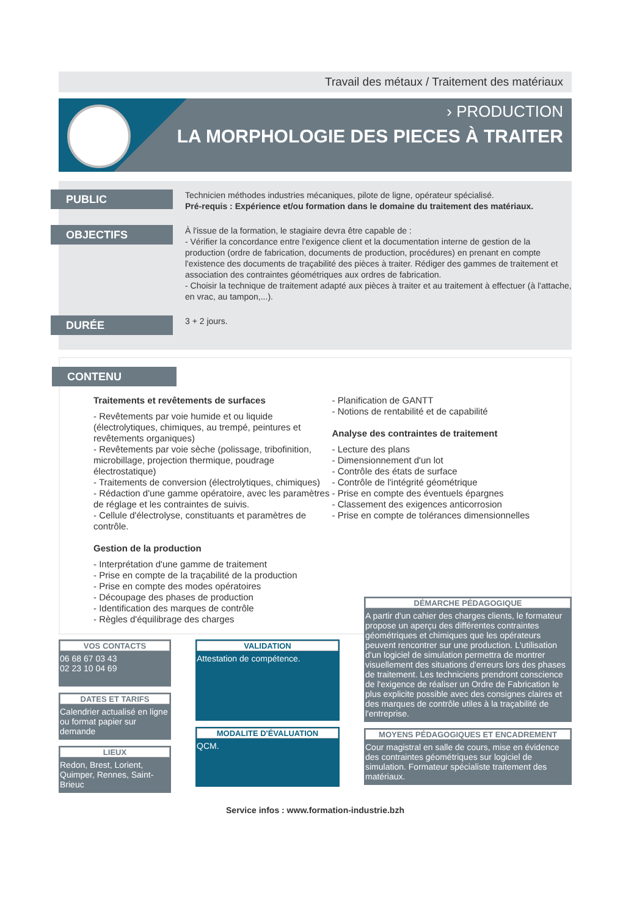Travail des métaux / Traitement des matériaux
› PRODUCTION
LA MORPHOLOGIE DES PIECES À TRAITER
PUBLIC
Technicien méthodes industries mécaniques, pilote de ligne, opérateur spécialisé.
Pré-requis : Expérience et/ou formation dans le domaine du traitement des matériaux.
OBJECTIFS
À l'issue de la formation, le stagiaire devra être capable de :
- Vérifier la concordance entre l'exigence client et la documentation interne de gestion de la production (ordre de fabrication, documents de production, procédures) en prenant en compte l'existence des documents de traçabilité des pièces à traiter. Rédiger des gammes de traitement et association des contraintes géométriques aux ordres de fabrication.
- Choisir la technique de traitement adapté aux pièces à traiter et au traitement à effectuer (à l'attache, en vrac, au tampon,...).
DURÉE
3 + 2 jours.
CONTENU
Traitements et revêtements de surfaces
- Revêtements par voie humide et ou liquide (électrolytiques, chimiques, au trempé, peintures et revêtements organiques)
- Revêtements par voie sèche (polissage, tribofinition, microbillage, projection thermique, poudrage électrostatique)
- Traitements de conversion (électrolytiques, chimiques)
- Rédaction d'une gamme opératoire, avec les paramètres de réglage et les contraintes de suivis.
- Cellule d'électrolyse, constituants et paramètres de contrôle.
Gestion de la production
- Interprétation d'une gamme de traitement
- Prise en compte de la traçabilité de la production
- Prise en compte des modes opératoires
- Découpage des phases de production
- Identification des marques de contrôle
- Règles d'équilibrage des charges
- Planification de GANTT
- Notions de rentabilité et de capabilité
Analyse des contraintes de traitement
- Lecture des plans
- Dimensionnement d'un lot
- Contrôle des états de surface
- Contrôle de l'intégrité géométrique
- Prise en compte des éventuels épargnes
- Classement des exigences anticorrosion
- Prise en compte de tolérances dimensionnelles
VOS CONTACTS
06 68 67 03 43
02 23 10 04 69
DATES ET TARIFS
Calendrier actualisé en ligne ou format papier sur demande
LIEUX
Redon, Brest, Lorient, Quimper, Rennes, Saint-Brieuc
VALIDATION
Attestation de compétence.
MODALITE D'ÉVALUATION
QCM.
DÉMARCHE PÉDAGOGIQUE
A partir d'un cahier des charges clients, le formateur propose un aperçu des différentes contraintes géométriques et chimiques que les opérateurs peuvent rencontrer sur une production. L'utilisation d'un logiciel de simulation permettra de montrer visuellement des situations d'erreurs lors des phases de traitement. Les techniciens prendront conscience de l'exigence de réaliser un Ordre de Fabrication le plus explicite possible avec des consignes claires et des marques de contrôle utiles à la traçabilité de l'entreprise.
MOYENS PÉDAGOGIQUES ET ENCADREMENT
Cour magistral en salle de cours, mise en évidence des contraintes géométriques sur logiciel de simulation. Formateur spécialiste traitement des matériaux.
Service infos : www.formation-industrie.bzh